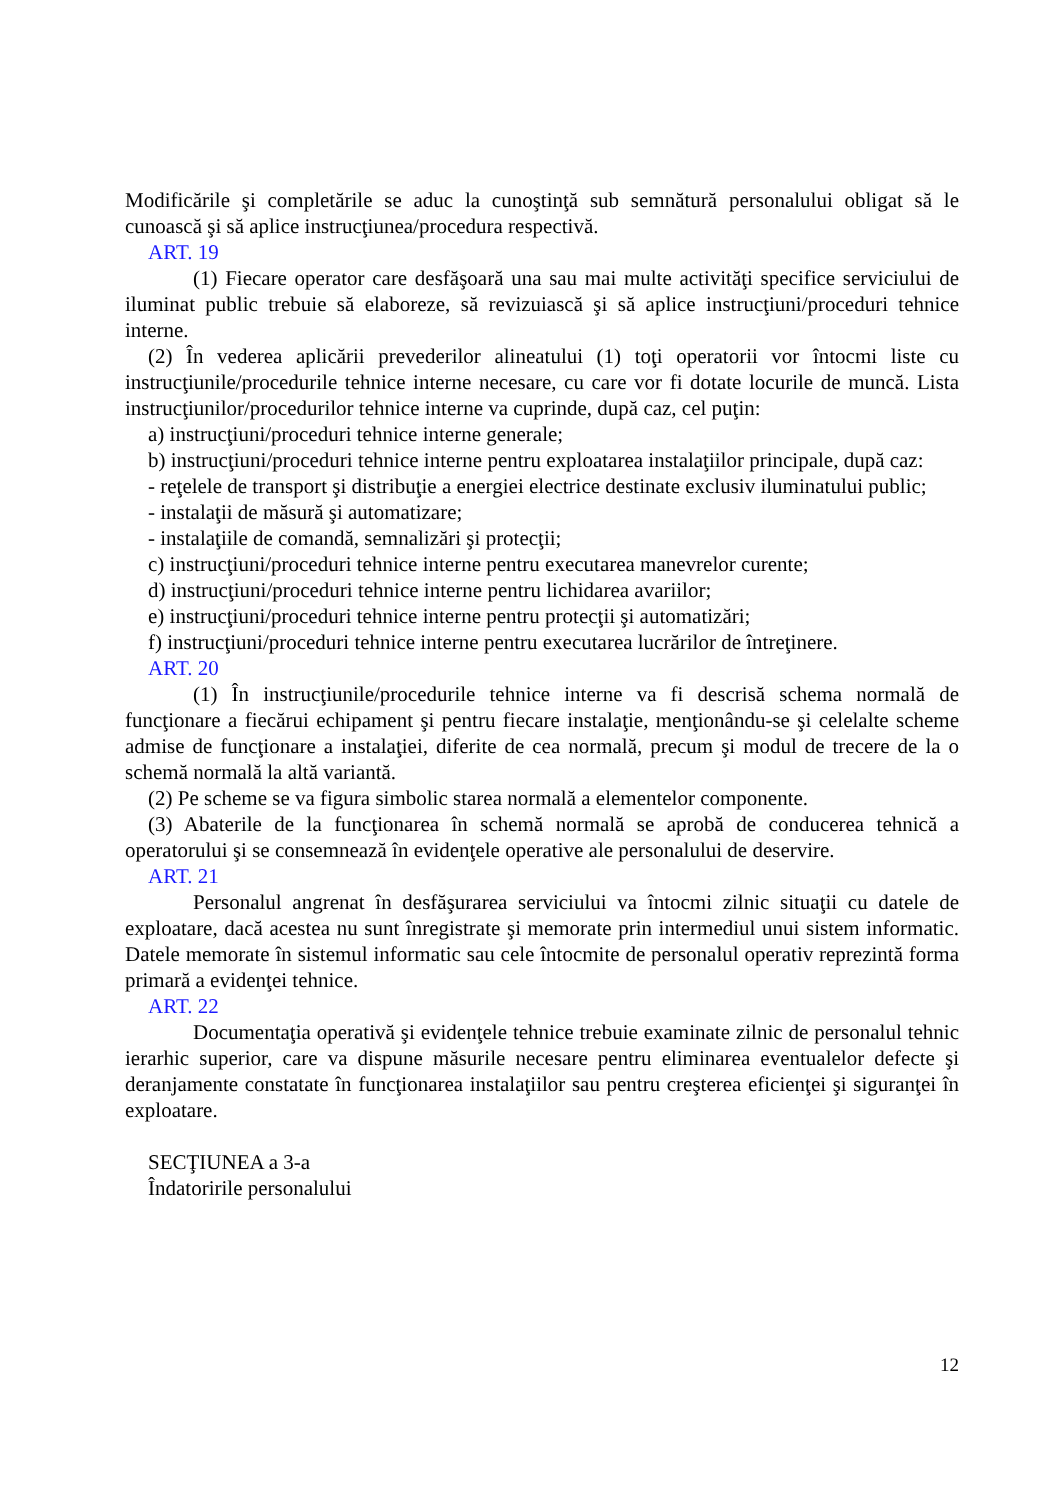Modificările şi completările se aduc la cunoştinţă sub semnătură personalului obligat să le cunoască şi să aplice instrucţiunea/procedura respectivă.
ART. 19
(1) Fiecare operator care desfăşoară una sau mai multe activităţi specifice serviciului de iluminat public trebuie să elaboreze, să revizuiască şi să aplice instrucţiuni/proceduri tehnice interne.
(2) În vederea aplicării prevederilor alineatului (1) toţi operatorii vor întocmi liste cu instrucţiunile/procedurile tehnice interne necesare, cu care vor fi dotate locurile de muncă. Lista instrucţiunilor/procedurilor tehnice interne va cuprinde, după caz, cel puţin:
a) instrucţiuni/proceduri tehnice interne generale;
b) instrucţiuni/proceduri tehnice interne pentru exploatarea instalaţiilor principale, după caz:
- reţelele de transport şi distribuţie a energiei electrice destinate exclusiv iluminatului public;
- instalaţii de măsură şi automatizare;
- instalaţiile de comandă, semnalizări şi protecţii;
c) instrucţiuni/proceduri tehnice interne pentru executarea manevrelor curente;
d) instrucţiuni/proceduri tehnice interne pentru lichidarea avariilor;
e) instrucţiuni/proceduri tehnice interne pentru protecţii şi automatizări;
f) instrucţiuni/proceduri tehnice interne pentru executarea lucrărilor de întreţinere.
ART. 20
(1) În instrucţiunile/procedurile tehnice interne va fi descrisă schema normală de funcţionare a fiecărui echipament şi pentru fiecare instalaţie, menţionându-se şi celelalte scheme admise de funcţionare a instalaţiei, diferite de cea normală, precum şi modul de trecere de la o schemă normală la altă variantă.
(2) Pe scheme se va figura simbolic starea normală a elementelor componente.
(3) Abaterile de la funcţionarea în schemă normală se aprobă de conducerea tehnică a operatorului şi se consemnează în evidenţele operative ale personalului de deservire.
ART. 21
Personalul angrenat în desfăşurarea serviciului va întocmi zilnic situaţii cu datele de exploatare, dacă acestea nu sunt înregistrate şi memorate prin intermediul unui sistem informatic. Datele memorate în sistemul informatic sau cele întocmite de personalul operativ reprezintă forma primară a evidenţei tehnice.
ART. 22
Documentaţia operativă şi evidenţele tehnice trebuie examinate zilnic de personalul tehnic ierarhic superior, care va dispune măsurile necesare pentru eliminarea eventualelor defecte şi deranjamente constatate în funcţionarea instalaţiilor sau pentru creşterea eficienţei şi siguranţei în exploatare.
SECŢIUNEA a 3-a
Îndatoririle personalului
12